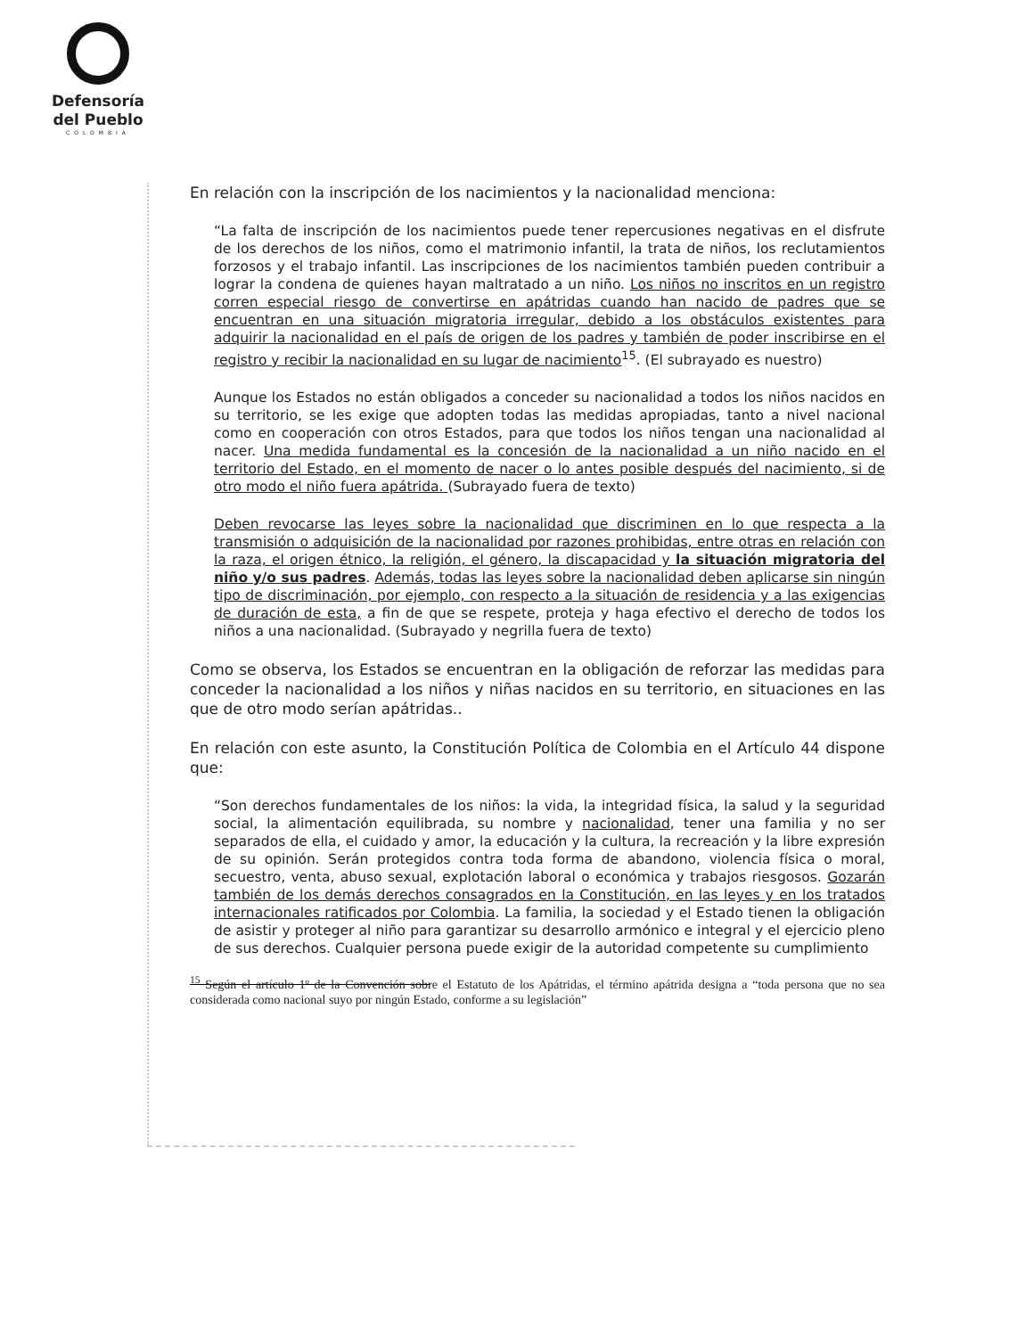Defensoría
del Pueblo
COLOMBIA
En relación con la inscripción de los nacimientos y la nacionalidad menciona:
“La falta de inscripción de los nacimientos puede tener repercusiones negativas en el disfrute de los derechos de los niños, como el matrimonio infantil, la trata de niños, los reclutamientos forzosos y el trabajo infantil. Las inscripciones de los nacimientos también pueden contribuir a lograr la condena de quienes hayan maltratado a un niño. Los niños no inscritos en un registro corren especial riesgo de convertirse en apátridas cuando han nacido de padres que se encuentran en una situación migratoria irregular, debido a los obstáculos existentes para adquirir la nacionalidad en el país de origen de los padres y también de poder inscribirse en el registro y recibir la nacionalidad en su lugar de nacimiento<sup>15</sup>. (El subrayado es nuestro)
Aunque los Estados no están obligados a conceder su nacionalidad a todos los niños nacidos en su territorio, se les exige que adopten todas las medidas apropiadas, tanto a nivel nacional como en cooperación con otros Estados, para que todos los niños tengan una nacionalidad al nacer. Una medida fundamental es la concesión de la nacionalidad a un niño nacido en el territorio del Estado, en el momento de nacer o lo antes posible después del nacimiento, si de otro modo el niño fuera apátrida. (Subrayado fuera de texto)
Deben revocarse las leyes sobre la nacionalidad que discriminen en lo que respecta a la transmisión o adquisición de la nacionalidad por razones prohibidas, entre otras en relación con la raza, el origen étnico, la religión, el género, la discapacidad y la situación migratoria del niño y/o sus padres. Además, todas las leyes sobre la nacionalidad deben aplicarse sin ningún tipo de discriminación, por ejemplo, con respecto a la situación de residencia y a las exigencias de duración de esta, a fin de que se respete, proteja y haga efectivo el derecho de todos los niños a una nacionalidad. (Subrayado y negrilla fuera de texto)
Como se observa, los Estados se encuentran en la obligación de reforzar las medidas para conceder la nacionalidad a los niños y niñas nacidos en su territorio, en situaciones en las que de otro modo serían apátridas..
En relación con este asunto, la Constitución Política de Colombia en el Artículo 44 dispone que:
“Son derechos fundamentales de los niños: la vida, la integridad física, la salud y la seguridad social, la alimentación equilibrada, su nombre y nacionalidad, tener una familia y no ser separados de ella, el cuidado y amor, la educación y la cultura, la recreación y la libre expresión de su opinión. Serán protegidos contra toda forma de abandono, violencia física o moral, secuestro, venta, abuso sexual, explotación laboral o económica y trabajos riesgosos. Gozarán también de los demás derechos consagrados en la Constitución, en las leyes y en los tratados internacionales ratificados por Colombia. La familia, la sociedad y el Estado tienen la obligación de asistir y proteger al niño para garantizar su desarrollo armónico e integral y el ejercicio pleno de sus derechos. Cualquier persona puede exigir de la autoridad competente su cumplimiento
<sup>15</sup> Según el artículo 1º de la Convención sobre el Estatuto de los Apátridas, el término apátrida designa a “toda persona que no sea considerada como nacional suyo por ningún Estado, conforme a su legislación”